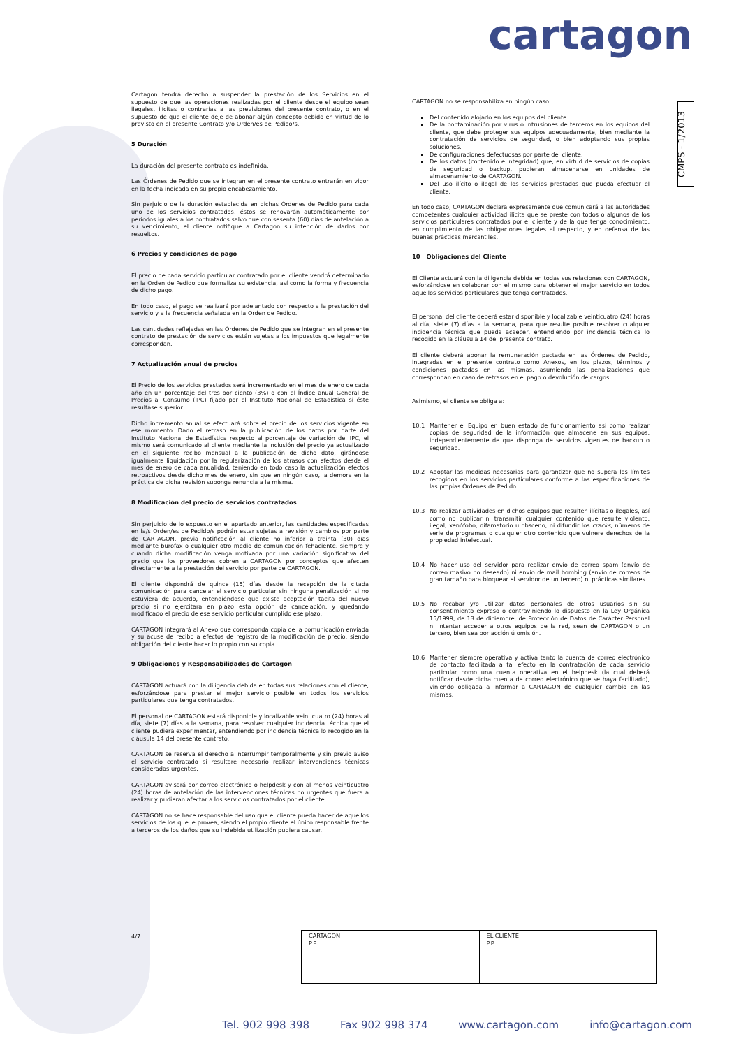cartagon
CMPS - 1/2013
Cartagon tendrá derecho a suspender la prestación de los Servicios en el supuesto de que las operaciones realizadas por el cliente desde el equipo sean ilegales, ilícitas o contrarias a las previsiones del presente contrato, o en el supuesto de que el cliente deje de abonar algún concepto debido en virtud de lo previsto en el presente Contrato y/o Orden/es de Pedido/s.
5 Duración
La duración del presente contrato es indefinida.
Las Órdenes de Pedido que se integran en el presente contrato entrarán en vigor en la fecha indicada en su propio encabezamiento.
Sin perjuicio de la duración establecida en dichas Órdenes de Pedido para cada uno de los servicios contratados, éstos se renovarán automáticamente por periodos iguales a los contratados salvo que con sesenta (60) días de antelación a su vencimiento, el cliente notifique a Cartagon su intención de darlos por resueltos.
6 Precios y condiciones de pago
El precio de cada servicio particular contratado por el cliente vendrá determinado en la Orden de Pedido que formaliza su existencia, así como la forma y frecuencia de dicho pago.
En todo caso, el pago se realizará por adelantado con respecto a la prestación del servicio y a la frecuencia señalada en la Orden de Pedido.
Las cantidades reflejadas en las Órdenes de Pedido que se integran en el presente contrato de prestación de servicios están sujetas a los impuestos que legalmente correspondan.
7 Actualización anual de precios
El Precio de los servicios prestados será incrementado en el mes de enero de cada año en un porcentaje del tres por ciento (3%) o con el Índice anual General de Precios al Consumo (IPC) fijado por el Instituto Nacional de Estadística si éste resultase superior.
Dicho incremento anual se efectuará sobre el precio de los servicios vigente en ese momento. Dado el retraso en la publicación de los datos por parte del Instituto Nacional de Estadística respecto al porcentaje de variación del IPC, el mismo será comunicado al cliente mediante la inclusión del precio ya actualizado en el siguiente recibo mensual a la publicación de dicho dato, girándose igualmente liquidación por la regularización de los atrasos con efectos desde el mes de enero de cada anualidad, teniendo en todo caso la actualización efectos retroactivos desde dicho mes de enero, sin que en ningún caso, la demora en la práctica de dicha revisión suponga renuncia a la misma.
8 Modificación del precio de servicios contratados
Sin perjuicio de lo expuesto en el apartado anterior, las cantidades especificadas en la/s Orden/es de Pedido/s podrán estar sujetas a revisión y cambios por parte de CARTAGON, previa notificación al cliente no inferior a treinta (30) días mediante burofax o cualquier otro medio de comunicación fehaciente, siempre y cuando dicha modificación venga motivada por una variación significativa del precio que los proveedores cobren a CARTAGON por conceptos que afecten directamente a la prestación del servicio por parte de CARTAGON.
El cliente dispondrá de quince (15) días desde la recepción de la citada comunicación para cancelar el servicio particular sin ninguna penalización si no estuviera de acuerdo, entendiéndose que existe aceptación tácita del nuevo precio si no ejercitara en plazo esta opción de cancelación, y quedando modificado el precio de ese servicio particular cumplido ese plazo.
CARTAGON integrará al Anexo que corresponda copia de la comunicación enviada y su acuse de recibo a efectos de registro de la modificación de precio, siendo obligación del cliente hacer lo propio con su copia.
9 Obligaciones y Responsabilidades de Cartagon
CARTAGON actuará con la diligencia debida en todas sus relaciones con el cliente, esforzándose para prestar el mejor servicio posible en todos los servicios particulares que tenga contratados.
El personal de CARTAGON estará disponible y localizable veinticuatro (24) horas al día, siete (7) días a la semana, para resolver cualquier incidencia técnica que el cliente pudiera experimentar, entendiendo por incidencia técnica lo recogido en la cláusula 14 del presente contrato.
CARTAGON se reserva el derecho a interrumpir temporalmente y sin previo aviso el servicio contratado si resultare necesario realizar intervenciones técnicas consideradas urgentes.
CARTAGON avisará por correo electrónico o helpdesk y con al menos veinticuatro (24) horas de antelación de las intervenciones técnicas no urgentes que fuera a realizar y pudieran afectar a los servicios contratados por el cliente.
CARTAGON no se hace responsable del uso que el cliente pueda hacer de aquellos servicios de los que le provea, siendo el propio cliente el único responsable frente a terceros de los daños que su indebida utilización pudiera causar.
CARTAGON no se responsabiliza en ningún caso:
Del contenido alojado en los equipos del cliente.
De la contaminación por virus o intrusiones de terceros en los equipos del cliente, que debe proteger sus equipos adecuadamente, bien mediante la contratación de servicios de seguridad, o bien adoptando sus propias soluciones.
De configuraciones defectuosas por parte del cliente.
De los datos (contenido e integridad) que, en virtud de servicios de copias de seguridad o backup, pudieran almacenarse en unidades de almacenamiento de CARTAGON.
Del uso ilícito o ilegal de los servicios prestados que pueda efectuar el cliente.
En todo caso, CARTAGON declara expresamente que comunicará a las autoridades competentes cualquier actividad ilícita que se preste con todos o algunos de los servicios particulares contratados por el cliente y de la que tenga conocimiento, en cumplimiento de las obligaciones legales al respecto, y en defensa de las buenas prácticas mercantiles.
10 Obligaciones del Cliente
El Cliente actuará con la diligencia debida en todas sus relaciones con CARTAGON, esforzándose en colaborar con el mismo para obtener el mejor servicio en todos aquellos servicios particulares que tenga contratados.
El personal del cliente deberá estar disponible y localizable veinticuatro (24) horas al día, siete (7) días a la semana, para que resulte posible resolver cualquier incidencia técnica que pueda acaecer, entendiendo por incidencia técnica lo recogido en la cláusula 14 del presente contrato.
El cliente deberá abonar la remuneración pactada en las Órdenes de Pedido, integradas en el presente contrato como Anexos, en los plazos, términos y condiciones pactadas en las mismas, asumiendo las penalizaciones que correspondan en caso de retrasos en el pago o devolución de cargos.
Asimismo, el cliente se obliga a:
10.1 Mantener el Equipo en buen estado de funcionamiento así como realizar copias de seguridad de la información que almacene en sus equipos, independientemente de que disponga de servicios vigentes de backup o seguridad.
10.2 Adoptar las medidas necesarias para garantizar que no supera los límites recogidos en los servicios particulares conforme a las especificaciones de las propias Órdenes de Pedido.
10.3 No realizar actividades en dichos equipos que resulten ilícitas o ilegales, así como no publicar ni transmitir cualquier contenido que resulte violento, ilegal, xenófobo, difamatorio u obsceno, ni difundir los cracks, números de serie de programas o cualquier otro contenido que vulnere derechos de la propiedad intelectual.
10.4 No hacer uso del servidor para realizar envío de correo spam (envío de correo masivo no deseado) ni envío de mail bombing (envío de correos de gran tamaño para bloquear el servidor de un tercero) ni prácticas similares.
10.5 No recabar y/o utilizar datos personales de otros usuarios sin su consentimiento expreso o contraviniendo lo dispuesto en la Ley Orgánica 15/1999, de 13 de diciembre, de Protección de Datos de Carácter Personal ni intentar acceder a otros equipos de la red, sean de CARTAGON o un tercero, bien sea por acción ú omisión.
10.6 Mantener siempre operativa y activa tanto la cuenta de correo electrónico de contacto facilitada a tal efecto en la contratación de cada servicio particular como una cuenta operativa en el helpdesk (la cual deberá notificar desde dicha cuenta de correo electrónico que se haya facilitado), viniendo obligada a informar a CARTAGON de cualquier cambio en las mismas.
4/7
| CARTAGON P.P. | EL CLIENTE P.P. |
Tel. 902 998 398 Fax 902 998 374 www.cartagon.com info@cartagon.com